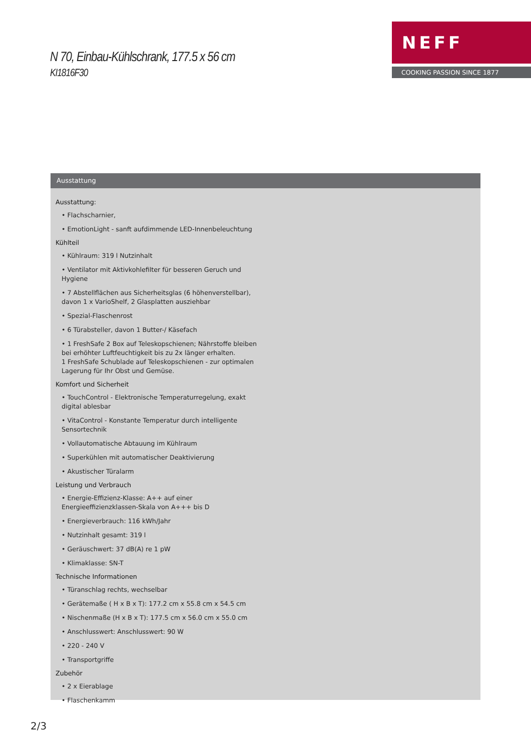N 70, Einbau-Kühlschrank, 177.5 x 56 cm
KI1816F30
NEFF
COOKING PASSION SINCE 1877
Ausstattung
Ausstattung:
• Flachscharnier,
• EmotionLight - sanft aufdimmende LED-Innenbeleuchtung
Kühlteil
• Kühlraum: 319 l Nutzinhalt
• Ventilator mit Aktivkohlefilter für besseren Geruch und Hygiene
• 7 Abstellflächen aus Sicherheitsglas (6 höhenverstellbar), davon 1 x VarioShelf, 2 Glasplatten ausziehbar
• Spezial-Flaschenrost
• 6 Türabsteller, davon 1 Butter-/ Käsefach
• 1 FreshSafe 2 Box auf Teleskopschienen; Nährstoffe bleiben bei erhöhter Luftfeuchtigkeit bis zu 2x länger erhalten.
1 FreshSafe Schublade auf Teleskopschienen - zur optimalen Lagerung für Ihr Obst und Gemüse.
Komfort und Sicherheit
• TouchControl - Elektronische Temperaturregelung, exakt digital ablesbar
• VitaControl - Konstante Temperatur durch intelligente Sensortechnik
• Vollautomatische Abtauung im Kühlraum
• Superkühlen mit automatischer Deaktivierung
• Akustischer Türalarm
Leistung und Verbrauch
• Energie-Effizienz-Klasse: A++ auf einer Energieeffizienzklassen-Skala von A+++ bis D
• Energieverbrauch: 116 kWh/Jahr
• Nutzinhalt gesamt: 319 l
• Geräuschwert: 37 dB(A) re 1 pW
• Klimaklasse: SN-T
Technische Informationen
• Türanschlag rechts, wechselbar
• Gerätemaße ( H x B x T): 177.2 cm x 55.8 cm x 54.5 cm
• Nischenmaße (H x B x T): 177.5 cm x 56.0 cm x 55.0 cm
• Anschlusswert: Anschlusswert: 90 W
• 220 - 240 V
• Transportgriffe
Zubehör
• 2 x Eierablage
• Flaschenkamm
2/3